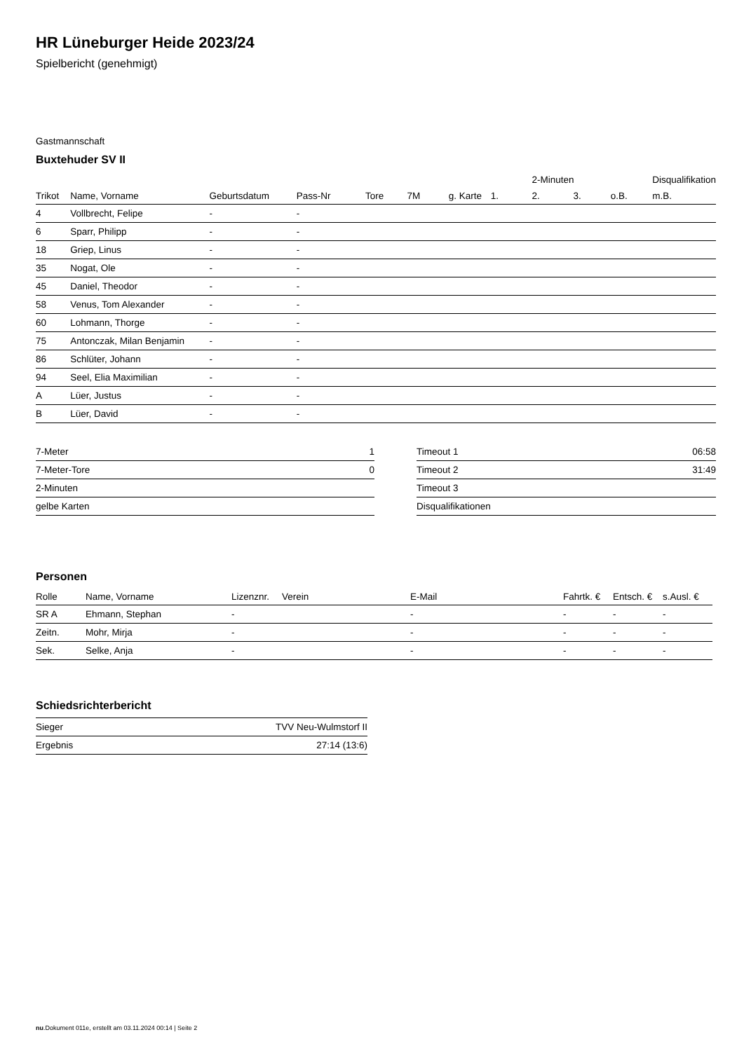HR Lüneburger Heide 2023/24
Spielbericht (genehmigt)
Gastmannschaft
Buxtehuder SV II
| | | | | | | | | 2-Minuten | | | Disqualifikation |
| --- | --- | --- | --- | --- | --- | --- | --- | --- | --- | --- | --- |
| Trikot | Name, Vorname | Geburtsdatum | Pass-Nr | Tore | 7M | g. Karte | 1. | 2. | 3. | o.B. | m.B. |
| 4 | Vollbrecht, Felipe | - | - | | | | | | | | |
| 6 | Sparr, Philipp | - | - | | | | | | | | |
| 18 | Griep, Linus | - | - | | | | | | | | |
| 35 | Nogat, Ole | - | - | | | | | | | | |
| 45 | Daniel, Theodor | - | - | | | | | | | | |
| 58 | Venus, Tom Alexander | - | - | | | | | | | | |
| 60 | Lohmann, Thorge | - | - | | | | | | | | |
| 75 | Antonczak, Milan Benjamin | - | - | | | | | | | | |
| 86 | Schlüter, Johann | - | - | | | | | | | | |
| 94 | Seel, Elia Maximilian | - | - | | | | | | | | |
| A | Lüer, Justus | - | - | | | | | | | | |
| B | Lüer, David | - | - | | | | | | | | |
| 7-Meter | 1 |
| 7-Meter-Tore | 0 |
| 2-Minuten | |
| gelbe Karten | |
| Timeout 1 | 06:58 |
| Timeout 2 | 31:49 |
| Timeout 3 | |
| Disqualifikationen | |
Personen
| Rolle | Name, Vorname | Lizenznr. | Verein | E-Mail | Fahrtk. € | Entsch. € | s.Ausl. € |
| --- | --- | --- | --- | --- | --- | --- | --- |
| SR A | Ehmann, Stephan | - | | - | - | - | - |
| Zeitn. | Mohr, Mirja | - | | - | - | - | - |
| Sek. | Selke, Anja | - | | - | - | - | - |
Schiedsrichterbericht
| Sieger | TVV Neu-Wulmstorf II |
| Ergebnis | 27:14 (13:6) |
nu.Dokument 011e, erstellt am 03.11.2024 00:14 | Seite 2